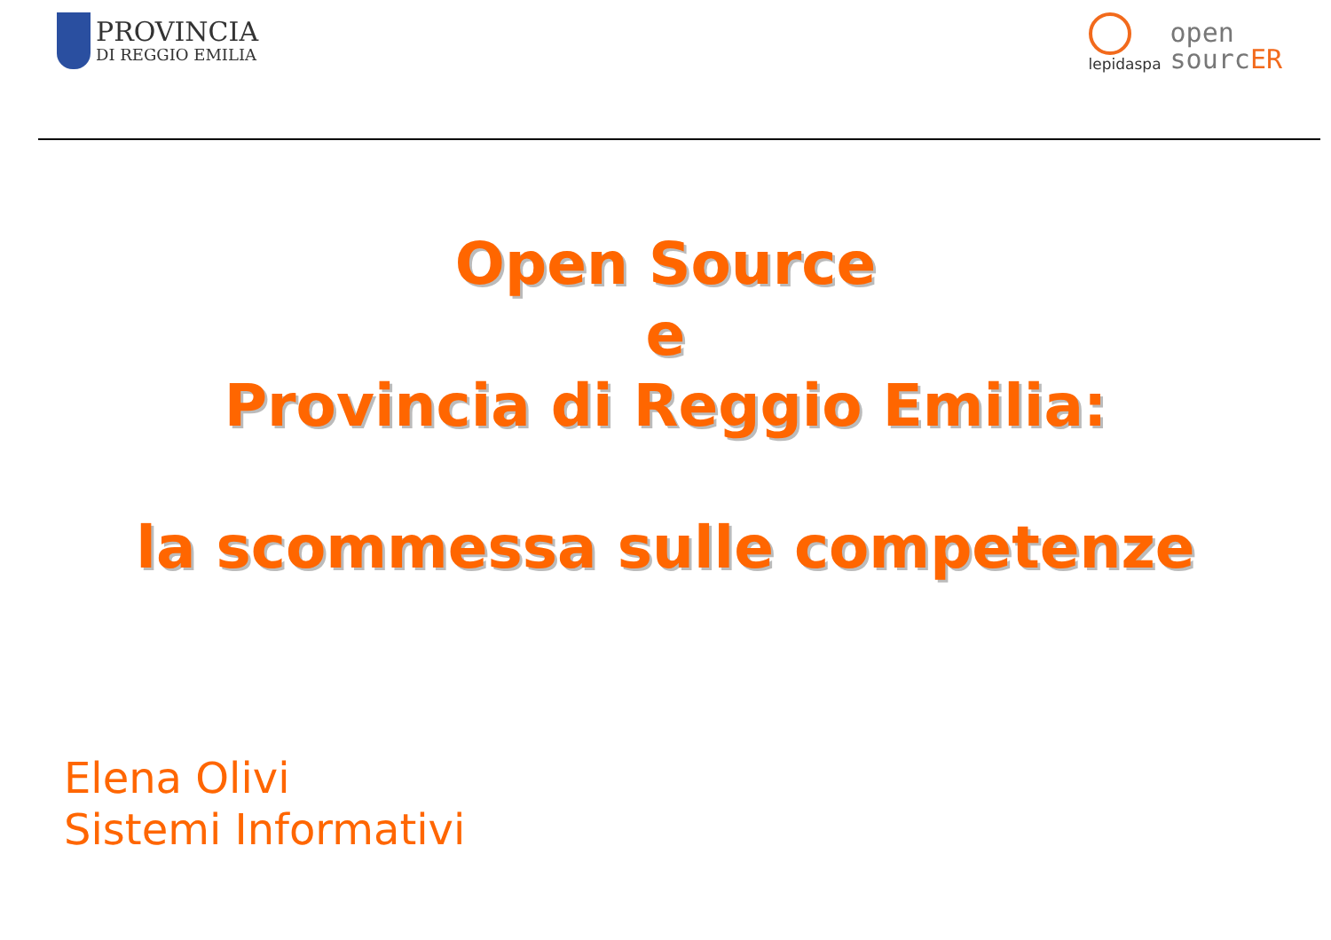PROVINCIA
DI REGGIO EMILIA
lepidaspa
open
sourcER
Open Source
e
Provincia di Reggio Emilia:
la scommessa sulle competenze
Elena Olivi
Sistemi Informativi